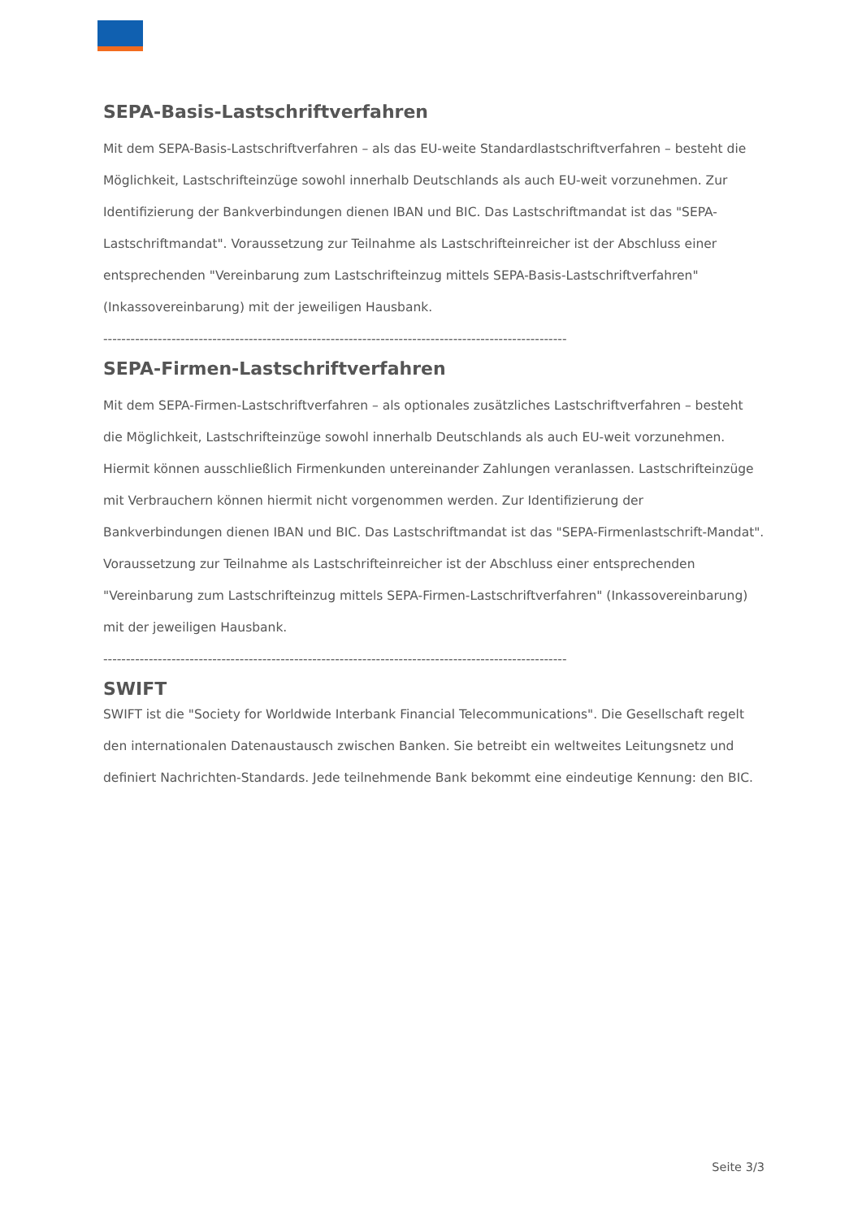SEPA-Basis-Lastschriftverfahren
Mit dem SEPA-Basis-Lastschriftverfahren – als das EU-weite Standardlastschriftverfahren – besteht die Möglichkeit, Lastschrifteinzüge sowohl innerhalb Deutschlands als auch EU-weit vorzunehmen. Zur Identifizierung der Bankverbindungen dienen IBAN und BIC. Das Lastschriftmandat ist das "SEPA-Lastschriftmandat". Voraussetzung zur Teilnahme als Lastschrifteinreicher ist der Abschluss einer entsprechenden "Vereinbarung zum Lastschrifteinzug mittels SEPA-Basis-Lastschriftverfahren" (Inkassovereinbarung) mit der jeweiligen Hausbank.
------------------------------------------------------------------------------------------------------
SEPA-Firmen-Lastschriftverfahren
Mit dem SEPA-Firmen-Lastschriftverfahren – als optionales zusätzliches Lastschriftverfahren – besteht die Möglichkeit, Lastschrifteinzüge sowohl innerhalb Deutschlands als auch EU-weit vorzunehmen. Hiermit können ausschließlich Firmenkunden untereinander Zahlungen veranlassen. Lastschrifteinzüge mit Verbrauchern können hiermit nicht vorgenommen werden. Zur Identifizierung der Bankverbindungen dienen IBAN und BIC. Das Lastschriftmandat ist das "SEPA-Firmenlastschrift-Mandat". Voraussetzung zur Teilnahme als Lastschrifteinreicher ist der Abschluss einer entsprechenden "Vereinbarung zum Lastschrifteinzug mittels SEPA-Firmen-Lastschriftverfahren" (Inkassovereinbarung) mit der jeweiligen Hausbank.
------------------------------------------------------------------------------------------------------
SWIFT
SWIFT ist die "Society for Worldwide Interbank Financial Telecommunications". Die Gesellschaft regelt den internationalen Datenaustausch zwischen Banken. Sie betreibt ein weltweites Leitungsnetz und definiert Nachrichten-Standards. Jede teilnehmende Bank bekommt eine eindeutige Kennung: den BIC.
Seite 3/3